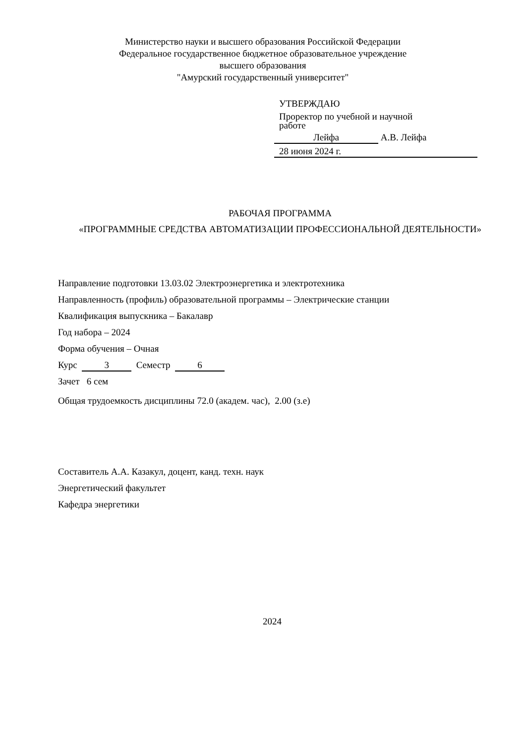Министерство науки и высшего образования Российской Федерации
Федеральное государственное бюджетное образовательное учреждение
высшего образования
"Амурский государственный университет"
УТВЕРЖДАЮ
Проректор по учебной и научной
работе
Лейфа А.В. Лейфа
28 июня 2024 г.
РАБОЧАЯ ПРОГРАММА
«ПРОГРАММНЫЕ СРЕДСТВА АВТОМАТИЗАЦИИ ПРОФЕССИОНАЛЬНОЙ ДЕЯТЕЛЬНОСТИ»
Направление подготовки 13.03.02 Электроэнергетика и электротехника
Направленность (профиль) образовательной программы – Электрические станции
Квалификация выпускника – Бакалавр
Год набора – 2024
Форма обучения – Очная
Курс 3 Семестр 6
Зачет 6 сем
Общая трудоемкость дисциплины 72.0 (академ. час), 2.00 (з.е)
Составитель А.А. Казакул, доцент, канд. техн. наук
Энергетический факультет
Кафедра энергетики
2024